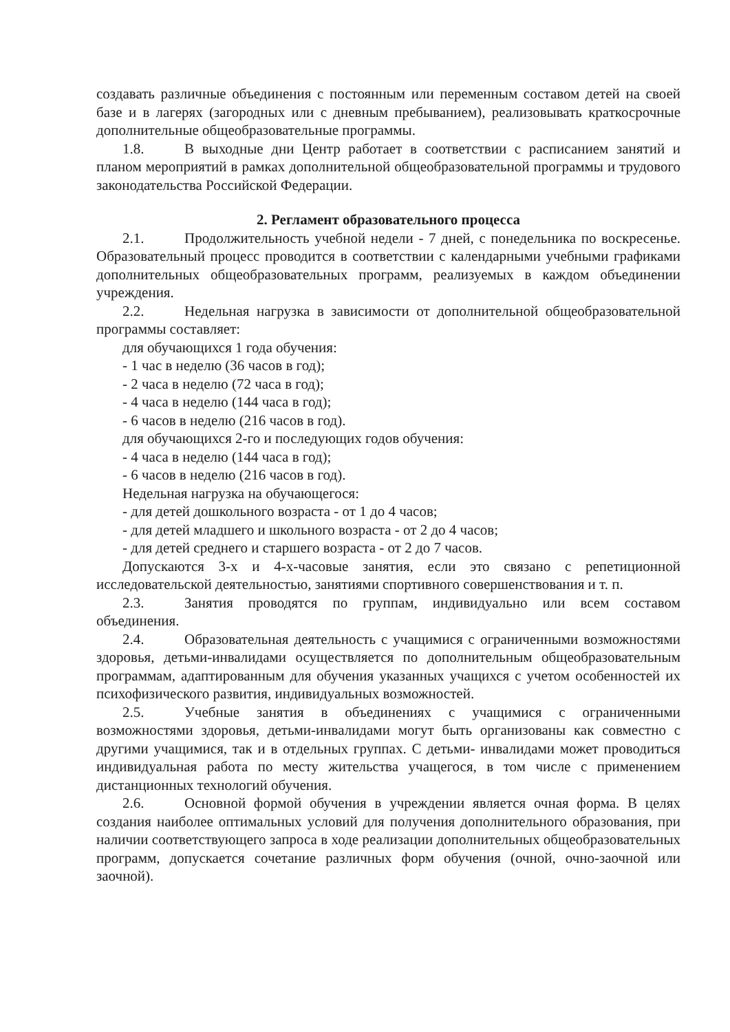создавать различные объединения с постоянным или переменным составом детей на своей базе и в лагерях (загородных или с дневным пребыванием), реализовывать краткосрочные дополнительные общеобразовательные программы.
1.8. В выходные дни Центр работает в соответствии с расписанием занятий и планом мероприятий в рамках дополнительной общеобразовательной программы и трудового законодательства Российской Федерации.
2. Регламент образовательного процесса
2.1. Продолжительность учебной недели - 7 дней, с понедельника по воскресенье. Образовательный процесс проводится в соответствии с календарными учебными графиками дополнительных общеобразовательных программ, реализуемых в каждом объединении учреждения.
2.2. Недельная нагрузка в зависимости от дополнительной общеобразовательной программы составляет:
для обучающихся 1 года обучения:
- 1 час в неделю (36 часов в год);
- 2 часа в неделю (72 часа в год);
- 4 часа в неделю (144 часа в год);
- 6 часов в неделю (216 часов в год).
для обучающихся 2-го и последующих годов обучения:
- 4 часа в неделю (144 часа в год);
- 6 часов в неделю (216 часов в год).
Недельная нагрузка на обучающегося:
- для детей дошкольного возраста - от 1 до 4 часов;
- для детей младшего и школьного возраста - от 2 до 4 часов;
- для детей среднего и старшего возраста - от 2 до 7 часов.
Допускаются 3-х и 4-х-часовые занятия, если это связано с репетиционной исследовательской деятельностью, занятиями спортивного совершенствования и т. п.
2.3. Занятия проводятся по группам, индивидуально или всем составом объединения.
2.4. Образовательная деятельность с учащимися с ограниченными возможностями здоровья, детьми-инвалидами осуществляется по дополнительным общеобразовательным программам, адаптированным для обучения указанных учащихся с учетом особенностей их психофизического развития, индивидуальных возможностей.
2.5. Учебные занятия в объединениях с учащимися с ограниченными возможностями здоровья, детьми-инвалидами могут быть организованы как совместно с другими учащимися, так и в отдельных группах. С детьми- инвалидами может проводиться индивидуальная работа по месту жительства учащегося, в том числе с применением дистанционных технологий обучения.
2.6. Основной формой обучения в учреждении является очная форма. В целях создания наиболее оптимальных условий для получения дополнительного образования, при наличии соответствующего запроса в ходе реализации дополнительных общеобразовательных программ, допускается сочетание различных форм обучения (очной, очно-заочной или заочной).